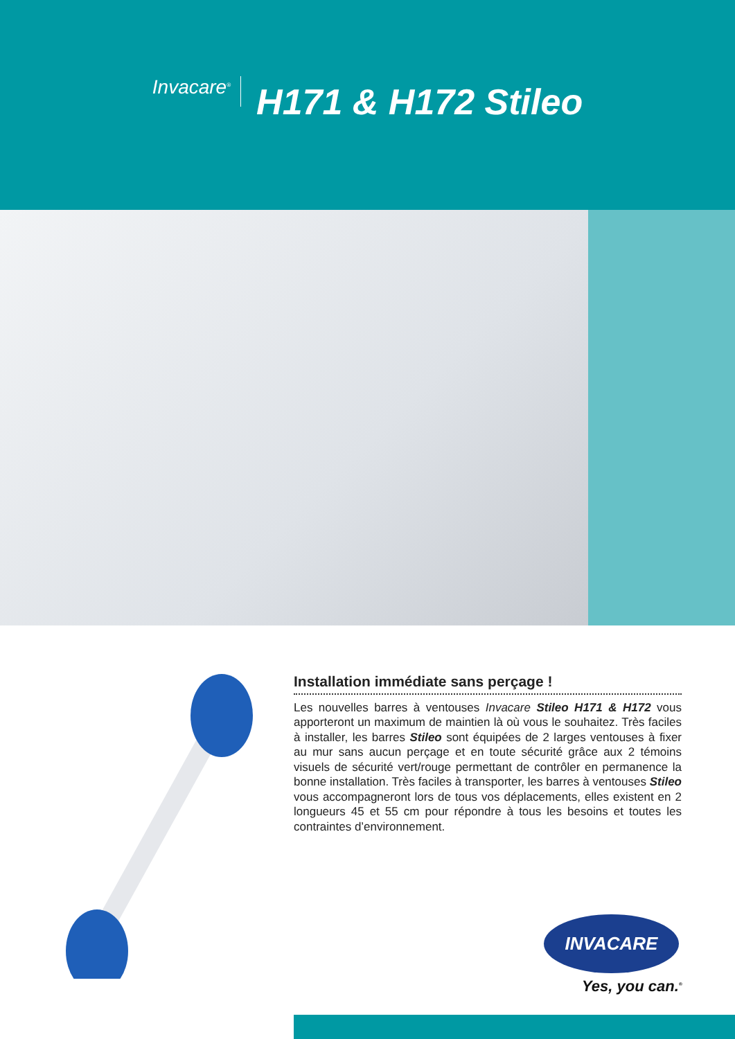Invacare<sup>®</sup> H171 & H172 Stileo
Installation immédiate sans perçage !
Les nouvelles barres à ventouses Invacare Stileo H171 & H172 vous apporteront un maximum de maintien là où vous le souhaitez. Très faciles à installer, les barres Stileo sont équipées de 2 larges ventouses à fixer au mur sans aucun perçage et en toute sécurité grâce aux 2 témoins visuels de sécurité vert/rouge permettant de contrôler en permanence la bonne installation. Très faciles à transporter, les barres à ventouses Stileo vous accompagneront lors de tous vos déplacements, elles existent en 2 longueurs 45 et 55 cm pour répondre à tous les besoins et toutes les contraintes d’environnement.
INVACARE
Yes, you can.<sup>®</sup>